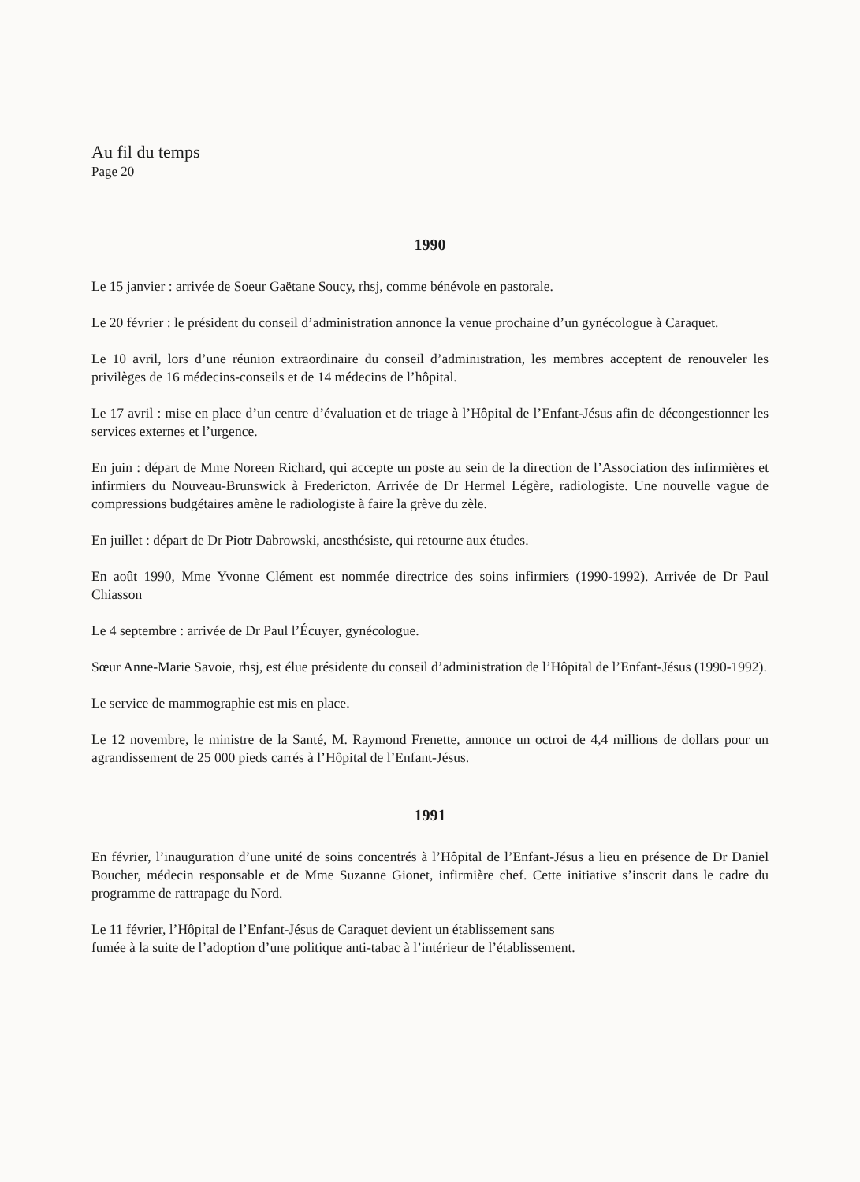Au fil du temps
Page 20
1990
Le 15 janvier : arrivée de Soeur Gaëtane Soucy, rhsj, comme bénévole en pastorale.
Le 20 février : le président du conseil d’administration annonce la venue prochaine d’un gynécologue à Caraquet.
Le 10 avril, lors d’une réunion extraordinaire du conseil d’administration, les membres acceptent de renouveler les privilèges de 16 médecins-conseils et de 14 médecins de l’hôpital.
Le 17 avril : mise en place d’un centre d’évaluation et de triage à l’Hôpital de l’Enfant-Jésus afin de décongestionner les services externes et l’urgence.
En juin : départ de Mme Noreen Richard, qui accepte un poste au sein de la direction de l’Association des infirmières et infirmiers du Nouveau-Brunswick à Fredericton. Arrivée de Dr Hermel Légère, radiologiste. Une nouvelle vague de compressions budgétaires amène le radiologiste à faire la grève du zèle.
En juillet : départ de Dr Piotr Dabrowski, anesthésiste, qui retourne aux études.
En août 1990, Mme Yvonne Clément est nommée directrice des soins infirmiers (1990-1992). Arrivée de Dr Paul Chiasson
Le 4 septembre : arrivée de Dr Paul l’Écuyer, gynécologue.
Sœur Anne-Marie Savoie, rhsj, est élue présidente du conseil d’administration de l’Hôpital de l’Enfant-Jésus (1990-1992).
Le service de mammographie est mis en place.
Le 12 novembre, le ministre de la Santé, M. Raymond Frenette, annonce un octroi de 4,4 millions de dollars pour un agrandissement de 25 000 pieds carrés à l’Hôpital de l’Enfant-Jésus.
1991
En février, l’inauguration d’une unité de soins concentrés à l’Hôpital de l’Enfant-Jésus a lieu en présence de Dr Daniel Boucher, médecin responsable et de Mme Suzanne Gionet, infirmière chef. Cette initiative s’inscrit dans le cadre du programme de rattrapage du Nord.
Le 11 février, l’Hôpital de l’Enfant-Jésus de Caraquet devient un établissement sans
fumée à la suite de l’adoption d’une politique anti-tabac à l’intérieur de l’établissement.